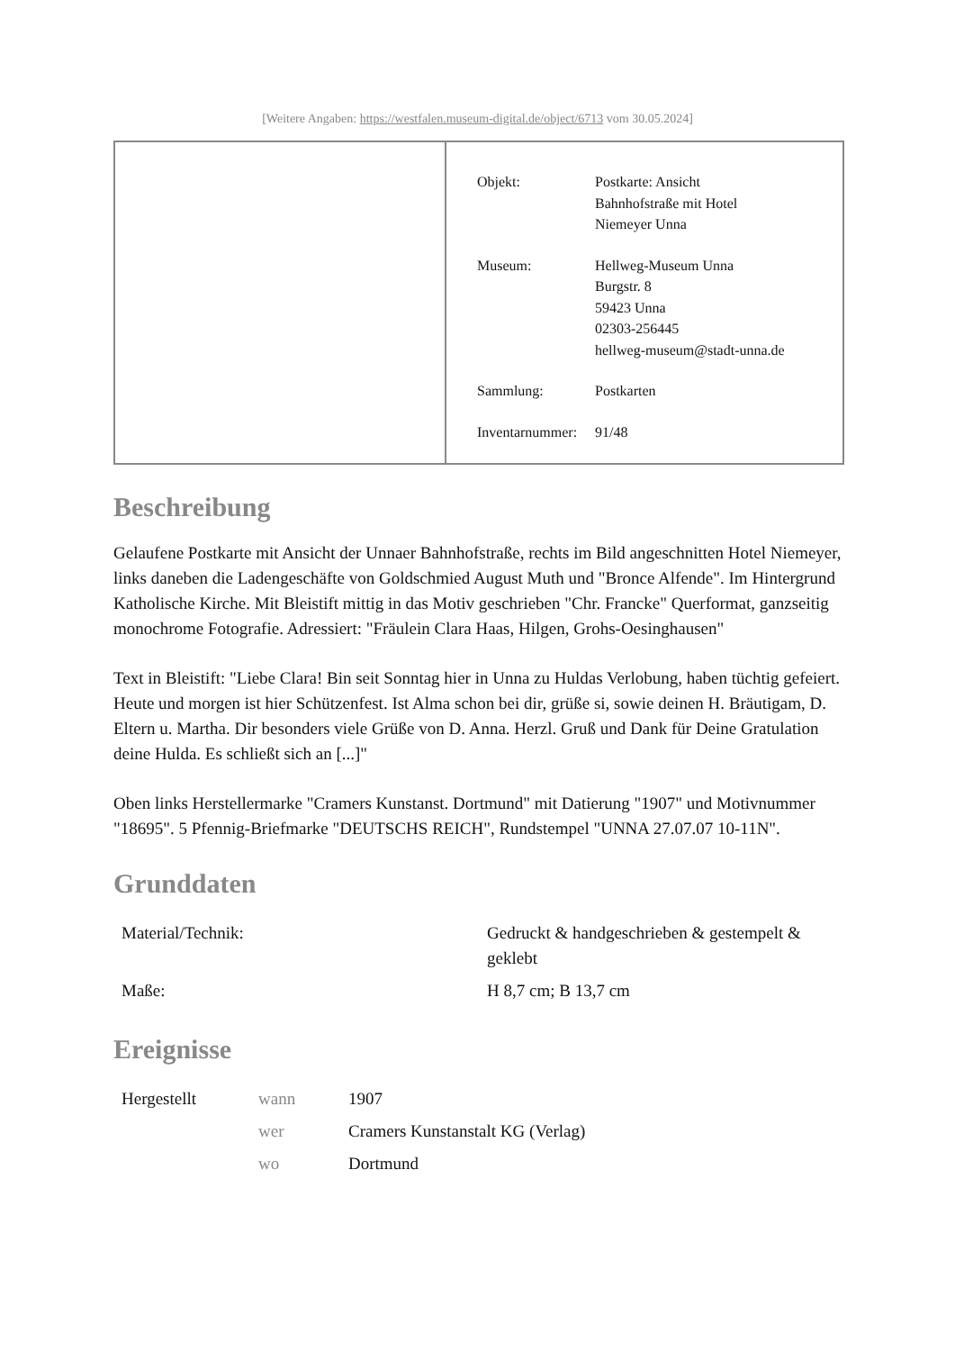[Weitere Angaben: https://westfalen.museum-digital.de/object/6713 vom 30.05.2024]
| Objekt: | Postkarte: Ansicht Bahnhofstraße mit Hotel Niemeyer Unna |
| Museum: | Hellweg-Museum Unna Burgstr. 8 59423 Unna 02303-256445 hellweg-museum@stadt-unna.de |
| Sammlung: | Postkarten |
| Inventarnummer: | 91/48 |
Beschreibung
Gelaufene Postkarte mit Ansicht der Unnaer Bahnhofstraße, rechts im Bild angeschnitten Hotel Niemeyer, links daneben die Ladengeschäfte von Goldschmied August Muth und "Bronce Alfende". Im Hintergrund Katholische Kirche. Mit Bleistift mittig in das Motiv geschrieben "Chr. Francke" Querformat, ganzseitig monochrome Fotografie. Adressiert: "Fräulein Clara Haas, Hilgen, Grohs-Oesinghausen"
Text in Bleistift: "Liebe Clara! Bin seit Sonntag hier in Unna zu Huldas Verlobung, haben tüchtig gefeiert. Heute und morgen ist hier Schützenfest. Ist Alma schon bei dir, grüße si, sowie deinen H. Bräutigam, D. Eltern u. Martha. Dir besonders viele Grüße von D. Anna. Herzl. Gruß und Dank für Deine Gratulation deine Hulda. Es schließt sich an [...]"
Oben links Herstellermarke "Cramers Kunstanst. Dortmund" mit Datierung "1907" und Motivnummer "18695". 5 Pfennig-Briefmarke "DEUTSCHS REICH", Rundstempel "UNNA 27.07.07 10-11N".
Grunddaten
| Material/Technik: | Gedruckt & handgeschrieben & gestempelt & geklebt |
| Maße: | H 8,7 cm; B 13,7 cm |
Ereignisse
| Hergestellt | wann | 1907 |
| | wer | Cramers Kunstanstalt KG (Verlag) |
| | wo | Dortmund |